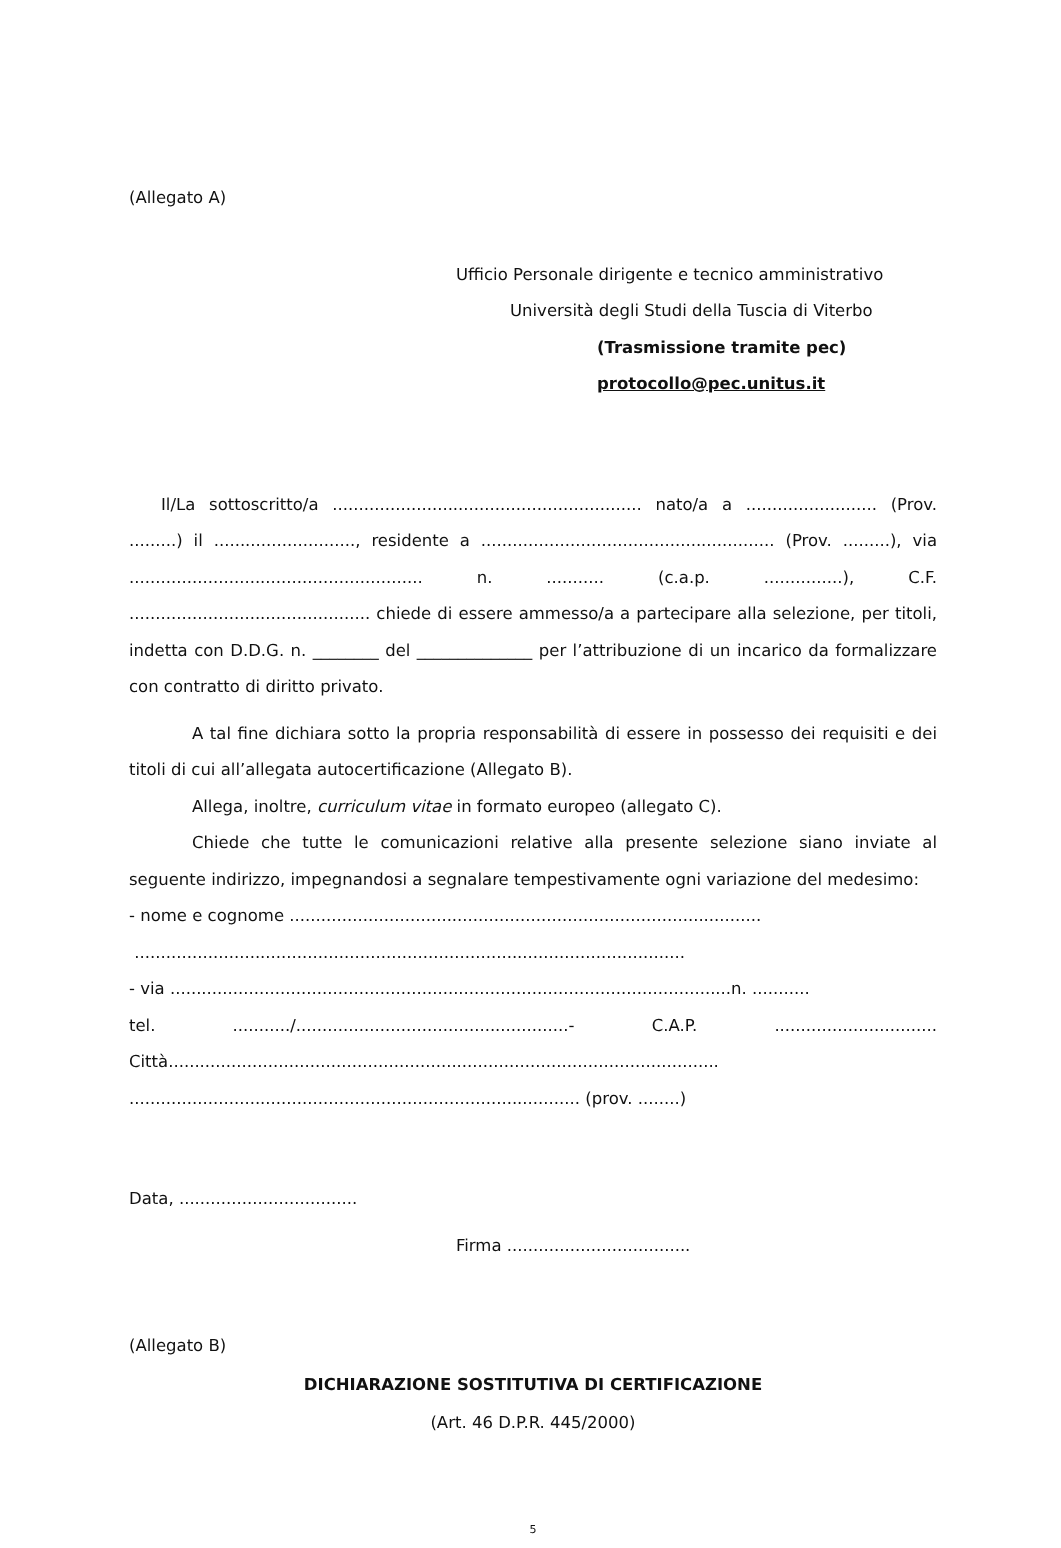(Allegato A)
Ufficio Personale dirigente e tecnico amministrativo
Università degli Studi della Tuscia di Viterbo
(Trasmissione tramite pec)
protocollo@pec.unitus.it
Il/La sottoscritto/a ........................................................... nato/a a ......................... (Prov. .........) il ..........................., residente a ........................................................ (Prov. .........), via ........................................................ n. ........... (c.a.p. ...............), C.F. .............................................. chiede di essere ammesso/a a partecipare alla selezione, per titoli, indetta con D.D.G. n. ________ del ______________ per l’attribuzione di un incarico da formalizzare con contratto di diritto privato.
A tal fine dichiara sotto la propria responsabilità di essere in possesso dei requisiti e dei titoli di cui all’allegata autocertificazione (Allegato B).
Allega, inoltre, curriculum vitae in formato europeo (allegato C).
Chiede che tutte le comunicazioni relative alla presente selezione siano inviate al seguente indirizzo, impegnandosi a segnalare tempestivamente ogni variazione del medesimo:
- nome e cognome ..........................................................................................
.........................................................................................................
- via ...........................................................................................................n. ...........
tel. .........../....................................................- C.A.P. ...............................
Città.........................................................................................................
...................................................................................... (prov. ........)
Data, ..................................
Firma ...................................
(Allegato B)
DICHIARAZIONE SOSTITUTIVA DI CERTIFICAZIONE
(Art. 46 D.P.R. 445/2000)
5